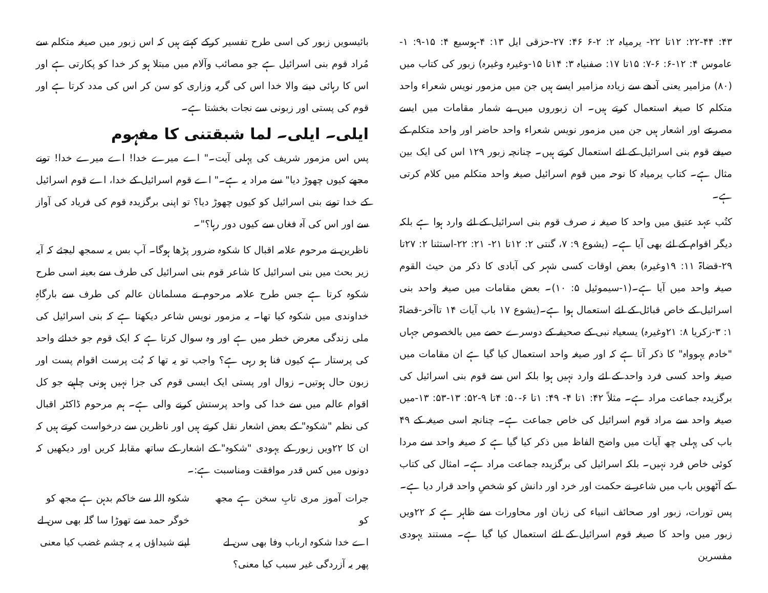۴۳: ۲۲-۴۴: ۱۲تا ۲۲- یرمیاہ ۲: ۲-۶ ۴۶: ۲۷-حزقی ایل ۱۳: ۴-ہوسیع ۴: ۱۵-۹: ۱-عاموس ۴: ۱۲-۶: ۶-۷: ۱۵تا ۱۷: صفنیاہ ۳: ۱۴تا ۱۵-وغیرہ وغیرہ) زبور کی کتاب میں (۸۰) مزامیر یعنی آدھے سے زیادہ مزامیر ایسے ہیں جن میں مزمور نویس شعراء واحد متکلم کا صیغہ استعمال کرتے ہیں۔ ان زبوروں میں بے شمار مقامات میں ایسے مصرعے اور اشعار ہیں جن میں مزمور نویس شعراء واحد حاضر اور واحد متکلم کے صیغے قوم بنی اسرائیل کے لئے استعمال کرتے ہیں۔ چنانچہ زبور ۱۲۹ اس کی ایک بین مثال ہے۔ کتاب یرمیاہ کا نوحہ میں قوم اسرائیل صیغہ واحد متکلم میں کلام کرتی ہے۔
کتُب عہد عتیق میں واحد کا صیغہ نہ صرف قوم بنی اسرائیل کے لئے وارد ہوا ہے بلکہ دیگر اقوام کے لئے بھی آیا ہے۔ (یشوع ۹: ۷، گنتی ۲: ۱۲تا ۲۱- ۲۱: ۲۲-استثنا ۲: ۲۷تا ۲۹-قضاۃ ۱۱: ۱۹وغیرہ) بعض اوقات کسی شہر کی آبادی کا ذکر من حیث القوم صیغہ واحد میں آیا ہے۔(۱-سیموئیل ۵: ۱۰)۔ بعض مقامات میں صیغہ واحد بنی اسرائیل کے خاص قبائل کے لئے استعمال ہوا ہے۔(یشوع ۱۷ باب آیات ۱۴ تاآخر-قضاۃ ۱: ۳-زکریا ۸: ۲۱وغیرہ) یسعیاہ نبی کے صحیفہ کے دوسرے حصے میں بالخصوص جہاں "خادم یہوواہ" کا ذکر آتا ہے کہ اور صیغہ واحد استعمال کیا گیا ہے ان مقامات میں صیغہ واحد کسی فرد واحد کے لئے وارد نہیں ہوا بلکہ اس سے قوم بنی اسرائیل کی برگزیدہ جماعت مراد ہے۔ مثلاً ۴۲: ۱تا ۴- ۴۹: ۱تا ۶-۵۰: ۴تا ۹-۵۲: ۱۳-۵۳: ۱۳-میں صیغہ واحد سے مراد قوم اسرائیل کی خاص جماعت ہے۔ چنانچہ اسی صیغہ کے ۴۹ باب کی پہلی چھ آیات میں واضح الفاظ میں ذکر کیا گیا ہے کہ صیغہ واحد سے مردا کوئی خاص فرد نہیں۔ بلکہ اسرائیل کی برگزیدہ جماعت مراد ہے۔ امثال کی کتاب کے آٹھویں باب میں شاعر نے حکمت اور خرد اور دانش کو شخصِ واحد قرار دیا ہے۔
پس تورات، زبور اور صحائف انبیاء کی زبان اور محاورات سے ظاہر ہے کہ ۲۲ویں زبور میں واحد کا صیغہ قوم اسرائیل کے لئے استعمال کیا گیا ہے۔ مستند یہودی مفسرین
بائیسویں زبور کی اسی طرح تفسیر کرکے کہتے ہیں کہ اس زبور میں صیغہ متکلم سے مُراد قوم بنی اسرائیل ہے جو مصائب وآلام میں مبتلا ہو کر خدا کو پکارتی ہے اور اس کا رہائی دینے والا خدا اس کی گریہ وزاری کو سن کر اس کی مدد کرتا ہے اور قوم کی پستی اور زبونی سے نجات بخشتا ہے۔
ایلی۔ ایلی۔ لما شبقتنی کا مفہوم
پس اس مزمور شریف کی پہلی آیت۔" اے میرے خدا! اے میرے خدا! تونے مجھے کیوں چھوڑ دیا" سے مراد یہ ہے۔" اے قوم اسرائیل کے خدا، اے قوم اسرائیل کے خدا تونے بنی اسرائیل کو کیوں چھوڑ دیا؟ تو اپنی برگزیدہ قوم کی فریاد کی آواز سے اور اس کی آہ فغاں سے کیوں دور رہا؟"۔
ناظرین نے مرحوم علامہ اقبال کا شکوہ ضرور پڑھا ہوگا۔ آپ بس یہ سمجھ لیجئے کہ آیہ زیر بحث میں بنی اسرائیل کا شاعر قوم بنی اسرائیل کی طرف سے بعینہ اسی طرح شکوہ کرتا ہے جس طرح علامہ مرحوم نے مسلمانان عالم کی طرف سے بارگاہِ خداوندی میں شکوہ کیا تھا۔ یہ مزمور نویس شاعر دیکھتا ہے کہ بنی اسرائیل کی ملی زندگی معرض خطر میں ہے اور وہ سوال کرتا ہے کہ ایک قوم جو خدائے واحد کی پرستار ہے کیوں فنا ہو رہی ہے؟ واجب تو یہ تھا کہ بُت پرست اقوام پست اور زبون حال ہوتیں۔ زوال اور پستی ایک ایسی قوم کی جزا نہیں ہونی چاہیے جو کل اقوام عالم میں سے خدا کی واحد پرستش کرنے والی ہے۔ ہم مرحوم ڈاکٹر اقبال کی نظم "شکوہ" کے بعض اشعار نقل کرتے ہیں اور ناظرین سے درخواست کرتے ہیں کہ ان کا ۲۲ویں زبور کے یہودی "شکوہ" کے اشعار کے ساتھ مقابلہ کریں اور دیکھیں کہ دونوں میں کس قدر موافقت ومناسبت ہے:۔
جرات آموز مری تابِ سخن ہے مجھ کو
اے خدا شکوہ ارباب وفا بھی سن لے
پھر یہ آزردگی غیر سبب کیا معنی؟
شکوہ اللہ سے خاکم بدہن ہے مجھ کو
خوگر حمد سے تھوڑا سا گلہ بھی سن لے
اپنے شیداؤں پہ یہ چشم غضب کیا معنی